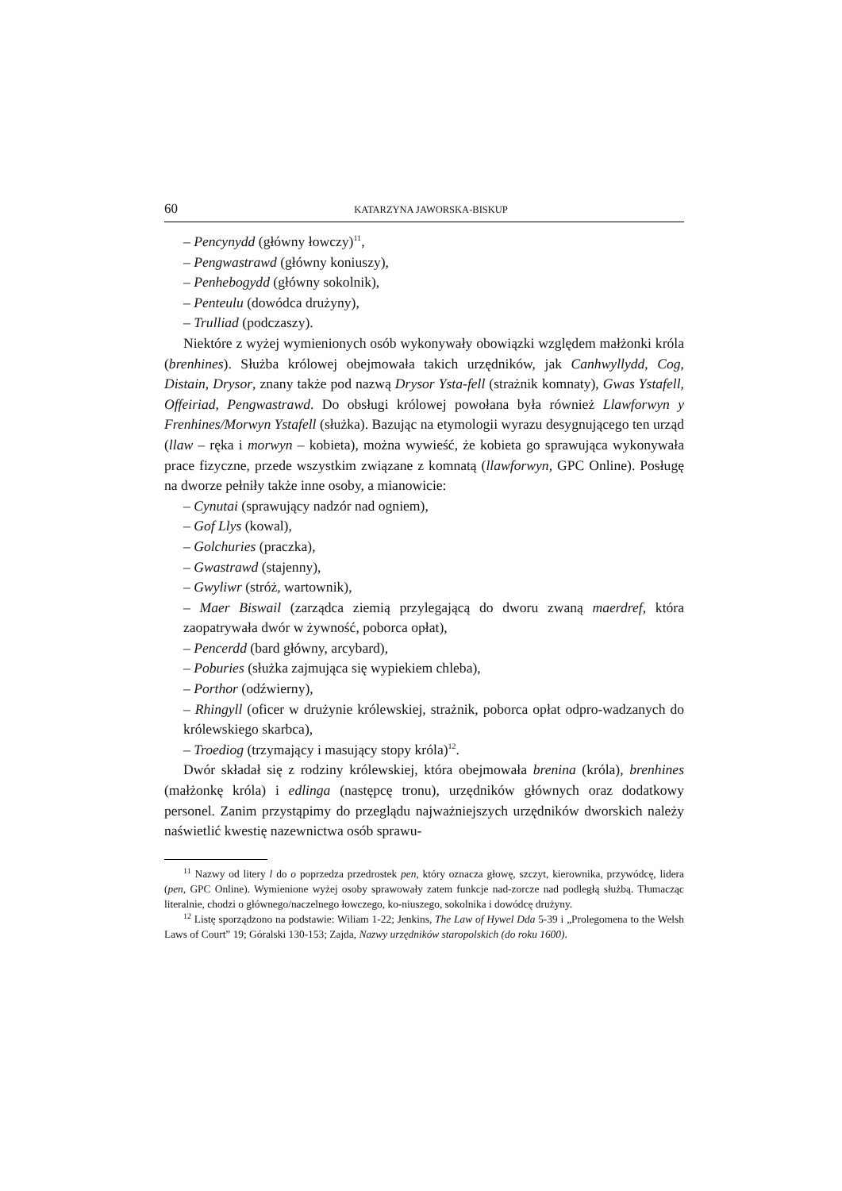60 KATARZYNA JAWORSKA-BISKUP
– Pencynydd (główny łowczy)<sup>11</sup>,
– Pengwastrawd (główny koniuszy),
– Penhebogydd (główny sokolnik),
– Penteulu (dowódca drużyny),
– Trulliad (podczaszy).
Niektóre z wyżej wymienionych osób wykonywały obowiązki względem małżonki króla (brenhines). Służba królowej obejmowała takich urzędników, jak Canhwyllydd, Cog, Distain, Drysor, znany także pod nazwą Drysor Ysta-fell (strażnik komnaty), Gwas Ystafell, Offeiriad, Pengwastrawd. Do obsługi królowej powołana była również Llawforwyn y Frenhines/Morwyn Ystafell (służka). Bazując na etymologii wyrazu desygnującego ten urząd (llaw – ręka i morwyn – kobieta), można wywieść, że kobieta go sprawująca wykonywała prace fizyczne, przede wszystkim związane z komnatą (llawforwyn, GPC Online). Posługę na dworze pełniły także inne osoby, a mianowicie:
– Cynutai (sprawujący nadzór nad ogniem),
– Gof Llys (kowal),
– Golchuries (praczka),
– Gwastrawd (stajenny),
– Gwyliwr (stróż, wartownik),
– Maer Biswail (zarządca ziemią przylegającą do dworu zwaną maerdref, która zaopatrywała dwór w żywność, poborca opłat),
– Pencerdd (bard główny, arcybard),
– Poburies (służka zajmująca się wypiekiem chleba),
– Porthor (odźwierny),
– Rhingyll (oficer w drużynie królewskiej, strażnik, poborca opłat odpro-wadzanych do królewskiego skarbca),
– Troediog (trzymający i masujący stopy króla)<sup>12</sup>.
Dwór składał się z rodziny królewskiej, która obejmowała brenina (króla), brenhines (małżonkę króla) i edlinga (następcę tronu), urzędników głównych oraz dodatkowy personel. Zanim przystąpimy do przeglądu najważniejszych urzędników dworskich należy naświetlić kwestię nazewnictwa osób sprawu-
<sup>11</sup> Nazwy od litery l do o poprzedza przedrostek pen, który oznacza głowę, szczyt, kierownika, przywódcę, lidera (pen, GPC Online). Wymienione wyżej osoby sprawowały zatem funkcje nad-zorcze nad podległą służbą. Tłumacząc literalnie, chodzi o głównego/naczelnego łowczego, ko-niuszego, sokolnika i dowódcę drużyny.
<sup>12</sup> Listę sporządzono na podstawie: Wiliam 1-22; Jenkins, The Law of Hywel Dda 5-39 i „Prolegomena to the Welsh Laws of Court” 19; Góralski 130-153; Zajda, Nazwy urzędników staropolskich (do roku 1600).